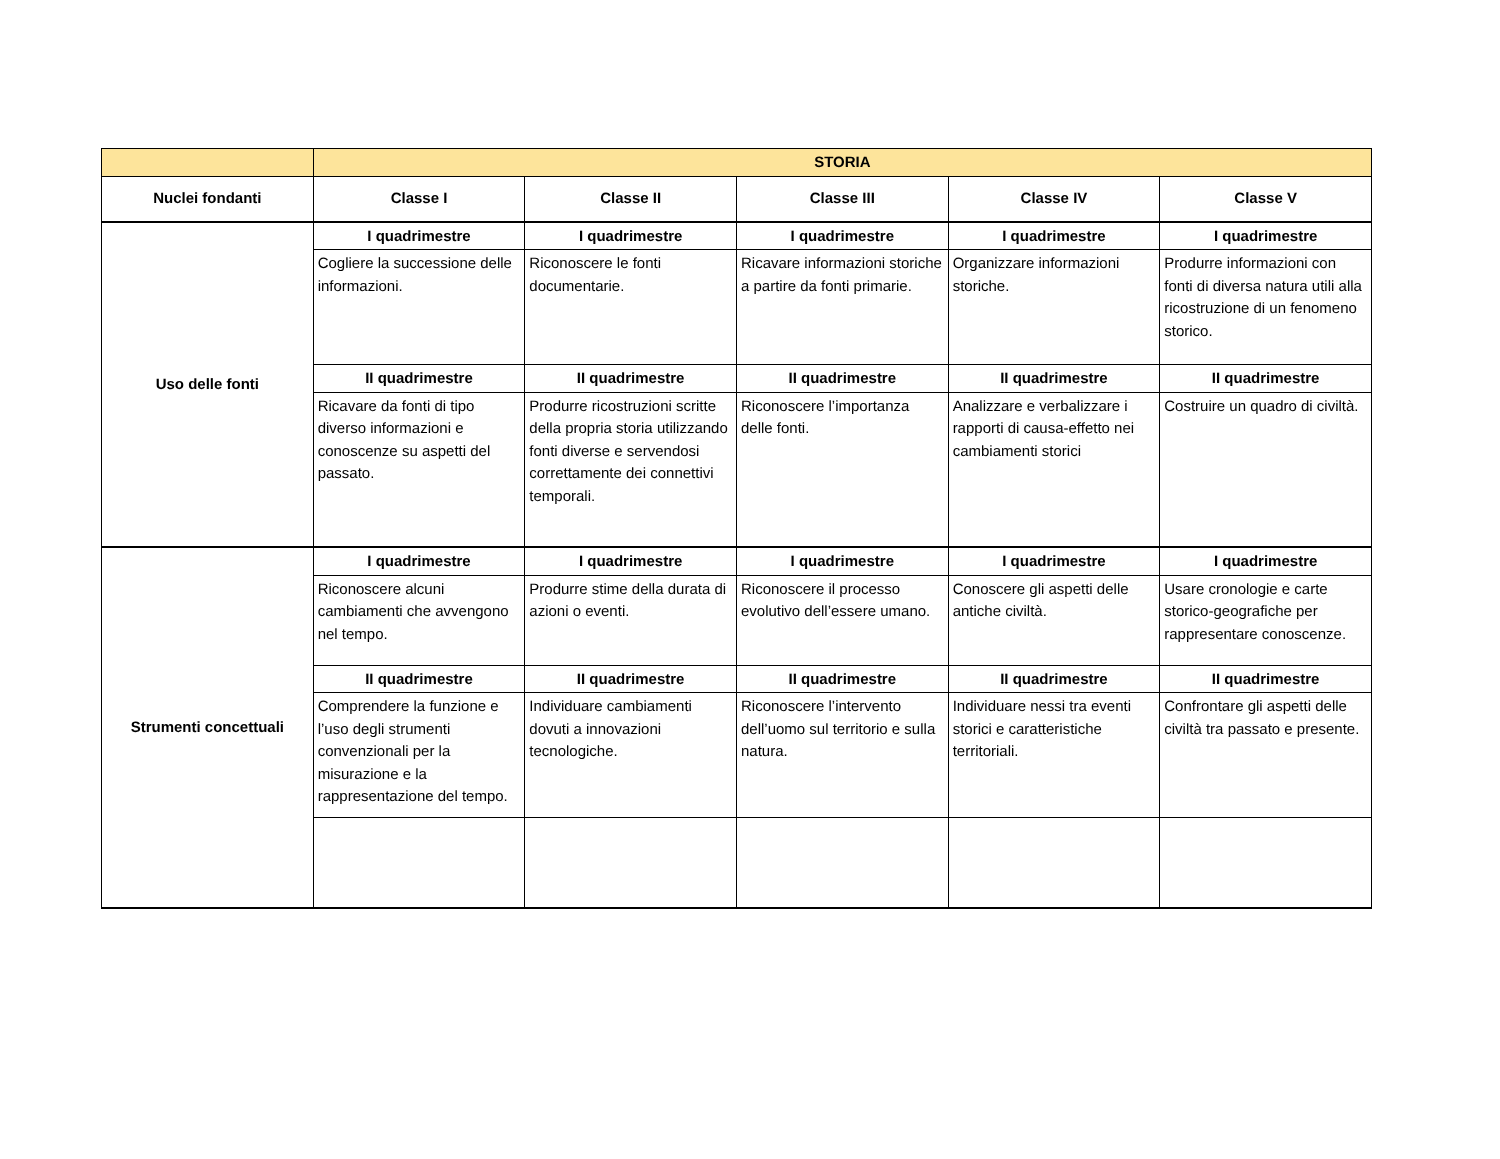| | STORIA | | | | |
| --- | --- | --- | --- | --- | --- |
| Nuclei fondanti | Classe I | Classe II | Classe III | Classe IV | Classe V |
| Uso delle fonti | I quadrimestre | I quadrimestre | I quadrimestre | I quadrimestre | I quadrimestre |
| | Cogliere la successione delle informazioni. | Riconoscere le fonti documentarie. | Ricavare informazioni storiche a partire da fonti primarie. | Organizzare informazioni storiche. | Produrre informazioni con fonti di diversa natura utili alla ricostruzione di un fenomeno storico. |
| | II quadrimestre | II quadrimestre | II quadrimestre | II quadrimestre | II quadrimestre |
| | Ricavare da fonti di tipo diverso informazioni e conoscenze su aspetti del passato. | Produrre ricostruzioni scritte della propria storia utilizzando fonti diverse e servendosi correttamente dei connettivi temporali. | Riconoscere l’importanza delle fonti. | Analizzare e verbalizzare i rapporti di causa-effetto nei cambiamenti storici | Costruire un quadro di civiltà. |
| Strumenti concettuali | I quadrimestre | I quadrimestre | I quadrimestre | I quadrimestre | I quadrimestre |
| | Riconoscere alcuni cambiamenti che avvengono nel tempo. | Produrre stime della durata di azioni o eventi. | Riconoscere il processo evolutivo dell’essere umano. | Conoscere gli aspetti delle antiche civiltà. | Usare cronologie e carte storico-geografiche per rappresentare conoscenze. |
| | II quadrimestre | II quadrimestre | II quadrimestre | II quadrimestre | II quadrimestre |
| | Comprendere la funzione e l’uso degli strumenti convenzionali per la misurazione e la rappresentazione del tempo. | Individuare cambiamenti dovuti a innovazioni tecnologiche. | Riconoscere l’intervento dell’uomo sul territorio e sulla natura. | Individuare nessi tra eventi storici e caratteristiche territoriali. | Confrontare gli aspetti delle civiltà tra passato e presente. |